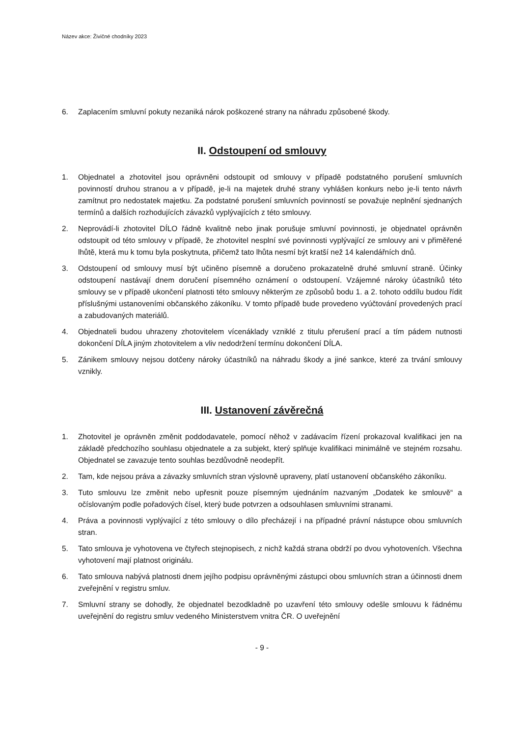Název akce: Živičné chodníky 2023
6. Zaplacením smluvní pokuty nezaniká nárok poškozené strany na náhradu způsobené škody.
II. Odstoupení od smlouvy
1. Objednatel a zhotovitel jsou oprávněni odstoupit od smlouvy v případě podstatného porušení smluvních povinností druhou stranou a v případě, je-li na majetek druhé strany vyhlášen konkurs nebo je-li tento návrh zamítnut pro nedostatek majetku. Za podstatné porušení smluvních povinností se považuje neplnění sjednaných termínů a dalších rozhodujících závazků vyplývajících z této smlouvy.
2. Neprovádí-li zhotovitel DÍLO řádně kvalitně nebo jinak porušuje smluvní povinnosti, je objednatel oprávněn odstoupit od této smlouvy v případě, že zhotovitel nesplní své povinnosti vyplývající ze smlouvy ani v přiměřené lhůtě, která mu k tomu byla poskytnuta, přičemž tato lhůta nesmí být kratší než 14 kalendářních dnů.
3. Odstoupení od smlouvy musí být učiněno písemně a doručeno prokazatelně druhé smluvní straně. Účinky odstoupení nastávají dnem doručení písemného oznámení o odstoupení. Vzájemné nároky účastníků této smlouvy se v případě ukončení platnosti této smlouvy některým ze způsobů bodu 1. a 2. tohoto oddílu budou řídit příslušnými ustanoveními občanského zákoníku. V tomto případě bude provedeno vyúčtování provedených prací a zabudovaných materiálů.
4. Objednateli budou uhrazeny zhotovitelem vícenáklady vzniklé z titulu přerušení prací a tím pádem nutnosti dokončení DÍLA jiným zhotovitelem a vliv nedodržení termínu dokončení DÍLA.
5. Zánikem smlouvy nejsou dotčeny nároky účastníků na náhradu škody a jiné sankce, které za trvání smlouvy vznikly.
III. Ustanovení závěrečná
1. Zhotovitel je oprávněn změnit poddodavatele, pomocí něhož v zadávacím řízení prokazoval kvalifikaci jen na základě předchozího souhlasu objednatele a za subjekt, který splňuje kvalifikaci minimálně ve stejném rozsahu. Objednatel se zavazuje tento souhlas bezdůvodně neodepřít.
2. Tam, kde nejsou práva a závazky smluvních stran výslovně upraveny, platí ustanovení občanského zákoníku.
3. Tuto smlouvu lze změnit nebo upřesnit pouze písemným ujednáním nazvaným „Dodatek ke smlouvě“ a očíslovaným podle pořadových čísel, který bude potvrzen a odsouhlasen smluvními stranami.
4. Práva a povinnosti vyplývající z této smlouvy o dílo přecházejí i na případné právní nástupce obou smluvních stran.
5. Tato smlouva je vyhotovena ve čtyřech stejnopisech, z nichž každá strana obdrží po dvou vyhotoveních. Všechna vyhotovení mají platnost originálu.
6. Tato smlouva nabývá platnosti dnem jejího podpisu oprávněnými zástupci obou smluvních stran a účinnosti dnem zveřejnění v registru smluv.
7. Smluvní strany se dohodly, že objednatel bezodkladně po uzavření této smlouvy odešle smlouvu k řádnému uveřejnění do registru smluv vedeného Ministerstvem vnitra ČR. O uveřejnění
- 9 -